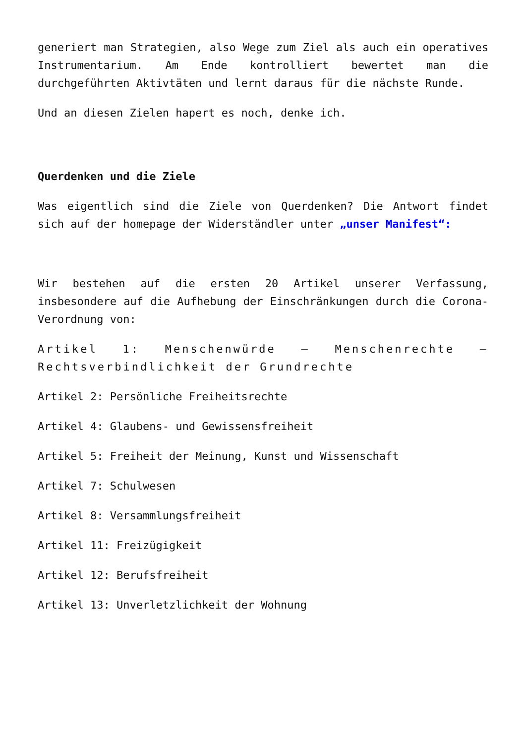generiert man Strategien, also Wege zum Ziel als auch ein operatives Instrumentarium. Am Ende kontrolliert bewertet man die durchgeführten Aktivtäten und lernt daraus für die nächste Runde.
Und an diesen Zielen hapert es noch, denke ich.
Querdenken und die Ziele
Was eigentlich sind die Ziele von Querdenken? Die Antwort findet sich auf der homepage der Widerständler unter „unser Manifest“:
Wir bestehen auf die ersten 20 Artikel unserer Verfassung, insbesondere auf die Aufhebung der Einschränkungen durch die Corona-Verordnung von:
Artikel 1: Menschenwürde – Menschenrechte – Rechtsverbindlichkeit der Grundrechte
Artikel 2: Persönliche Freiheitsrechte
Artikel 4: Glaubens- und Gewissensfreiheit
Artikel 5: Freiheit der Meinung, Kunst und Wissenschaft
Artikel 7: Schulwesen
Artikel 8: Versammlungsfreiheit
Artikel 11: Freizügigkeit
Artikel 12: Berufsfreiheit
Artikel 13: Unverletzlichkeit der Wohnung